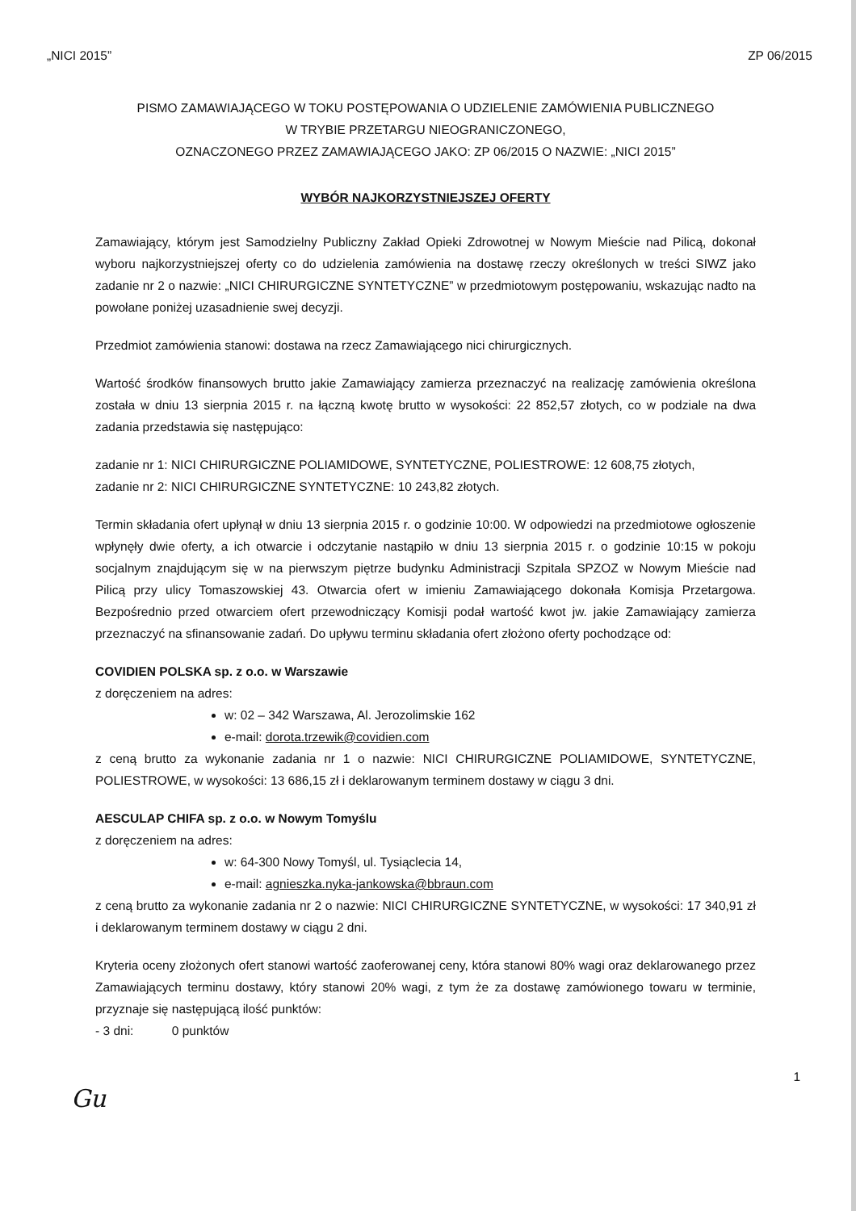„NICI 2015” ZP 06/2015
PISMO ZAMAWIAJĄCEGO W TOKU POSTĘPOWANIA O UDZIELENIE ZAMÓWIENIA PUBLICZNEGO
W TRYBIE PRZETARGU NIEOGRANICZONEGO,
OZNACZONEGO PRZEZ ZAMAWIAJĄCEGO JAKO: ZP 06/2015 O NAZWIE: „NICI 2015”
WYBÓR NAJKORZYSTNIEJSZEJ OFERTY
Zamawiający, którym jest Samodzielny Publiczny Zakład Opieki Zdrowotnej w Nowym Mieście nad Pilicą, dokonał wyboru najkorzystniejszej oferty co do udzielenia zamówienia na dostawę rzeczy określonych w treści SIWZ jako zadanie nr 2 o nazwie: „NICI CHIRURGICZNE SYNTETYCZNE” w przedmiotowym postępowaniu, wskazując nadto na powołane poniżej uzasadnienie swej decyzji.
Przedmiot zamówienia stanowi: dostawa na rzecz Zamawiającego nici chirurgicznych.
Wartość środków finansowych brutto jakie Zamawiający zamierza przeznaczyć na realizację zamówienia określona została w dniu 13 sierpnia 2015 r. na łączną kwotę brutto w wysokości: 22 852,57 złotych, co w podziale na dwa zadania przedstawia się następująco:
zadanie nr 1: NICI CHIRURGICZNE POLIAMIDOWE, SYNTETYCZNE, POLIESTROWE: 12 608,75 złotych,
zadanie nr 2: NICI CHIRURGICZNE SYNTETYCZNE: 10 243,82 złotych.
Termin składania ofert upłynął w dniu 13 sierpnia 2015 r. o godzinie 10:00. W odpowiedzi na przedmiotowe ogłoszenie wpłynęły dwie oferty, a ich otwarcie i odczytanie nastąpiło w dniu 13 sierpnia 2015 r. o godzinie 10:15 w pokoju socjalnym znajdującym się w na pierwszym piętrze budynku Administracji Szpitala SPZOZ w Nowym Mieście nad Pilicą przy ulicy Tomaszowskiej 43. Otwarcia ofert w imieniu Zamawiającego dokonała Komisja Przetargowa. Bezpośrednio przed otwarciem ofert przewodniczący Komisji podał wartość kwot jw. jakie Zamawiający zamierza przeznaczyć na sfinansowanie zadań. Do upływu terminu składania ofert złożono oferty pochodzące od:
COVIDIEN POLSKA sp. z o.o. w Warszawie
z doręczeniem na adres:
w: 02 – 342 Warszawa, Al. Jerozolimskie 162
e-mail: dorota.trzewik@covidien.com
z ceną brutto za wykonanie zadania nr 1 o nazwie: NICI CHIRURGICZNE POLIAMIDOWE, SYNTETYCZNE, POLIESTROWE, w wysokości: 13 686,15 zł i deklarowanym terminem dostawy w ciągu 3 dni.
AESCULAP CHIFA sp. z o.o. w Nowym Tomyślu
z doręczeniem na adres:
w: 64-300 Nowy Tomyśl, ul. Tysiąclecia 14,
e-mail: agnieszka.nyka-jankowska@bbraun.com
z ceną brutto za wykonanie zadania nr 2 o nazwie: NICI CHIRURGICZNE SYNTETYCZNE, w wysokości: 17 340,91 zł i deklarowanym terminem dostawy w ciągu 2 dni.
Kryteria oceny złożonych ofert stanowi wartość zaoferowanej ceny, która stanowi 80% wagi oraz deklarowanego przez Zamawiających terminu dostawy, który stanowi 20% wagi, z tym że za dostawę zamówionego towaru w terminie, przyznaje się następującą ilość punktów:
- 3 dni: 0 punktów
1
Gu